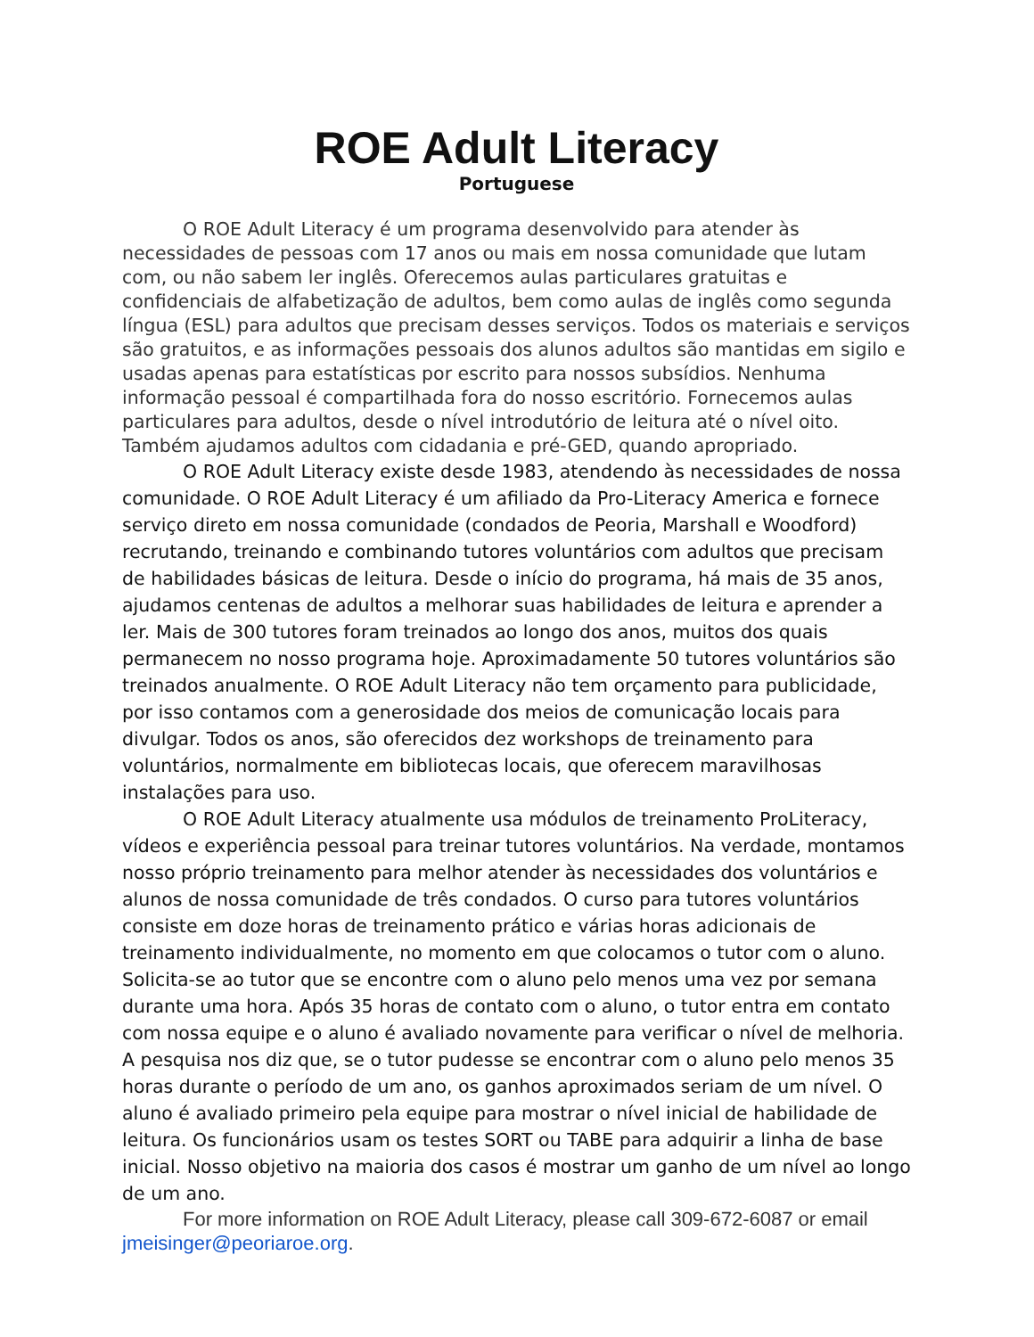ROE Adult Literacy
Portuguese
O ROE Adult Literacy é um programa desenvolvido para atender às necessidades de pessoas com 17 anos ou mais em nossa comunidade que lutam com, ou não sabem ler inglês. Oferecemos aulas particulares gratuitas e confidenciais de alfabetização de adultos, bem como aulas de inglês como segunda língua (ESL) para adultos que precisam desses serviços. Todos os materiais e serviços são gratuitos, e as informações pessoais dos alunos adultos são mantidas em sigilo e usadas apenas para estatísticas por escrito para nossos subsídios. Nenhuma informação pessoal é compartilhada fora do nosso escritório. Fornecemos aulas particulares para adultos, desde o nível introdutório de leitura até o nível oito. Também ajudamos adultos com cidadania e pré-GED, quando apropriado.
O ROE Adult Literacy existe desde 1983, atendendo às necessidades de nossa comunidade. O ROE Adult Literacy é um afiliado da Pro-Literacy America e fornece serviço direto em nossa comunidade (condados de Peoria, Marshall e Woodford) recrutando, treinando e combinando tutores voluntários com adultos que precisam de habilidades básicas de leitura. Desde o início do programa, há mais de 35 anos, ajudamos centenas de adultos a melhorar suas habilidades de leitura e aprender a ler. Mais de 300 tutores foram treinados ao longo dos anos, muitos dos quais permanecem no nosso programa hoje. Aproximadamente 50 tutores voluntários são treinados anualmente. O ROE Adult Literacy não tem orçamento para publicidade, por isso contamos com a generosidade dos meios de comunicação locais para divulgar. Todos os anos, são oferecidos dez workshops de treinamento para voluntários, normalmente em bibliotecas locais, que oferecem maravilhosas instalações para uso.
O ROE Adult Literacy atualmente usa módulos de treinamento ProLiteracy, vídeos e experiência pessoal para treinar tutores voluntários. Na verdade, montamos nosso próprio treinamento para melhor atender às necessidades dos voluntários e alunos de nossa comunidade de três condados. O curso para tutores voluntários consiste em doze horas de treinamento prático e várias horas adicionais de treinamento individualmente, no momento em que colocamos o tutor com o aluno. Solicita-se ao tutor que se encontre com o aluno pelo menos uma vez por semana durante uma hora. Após 35 horas de contato com o aluno, o tutor entra em contato com nossa equipe e o aluno é avaliado novamente para verificar o nível de melhoria. A pesquisa nos diz que, se o tutor pudesse se encontrar com o aluno pelo menos 35 horas durante o período de um ano, os ganhos aproximados seriam de um nível. O aluno é avaliado primeiro pela equipe para mostrar o nível inicial de habilidade de leitura. Os funcionários usam os testes SORT ou TABE para adquirir a linha de base inicial. Nosso objetivo na maioria dos casos é mostrar um ganho de um nível ao longo de um ano.
For more information on ROE Adult Literacy, please call 309-672-6087 or email jmeisinger@peoriaroe.org.